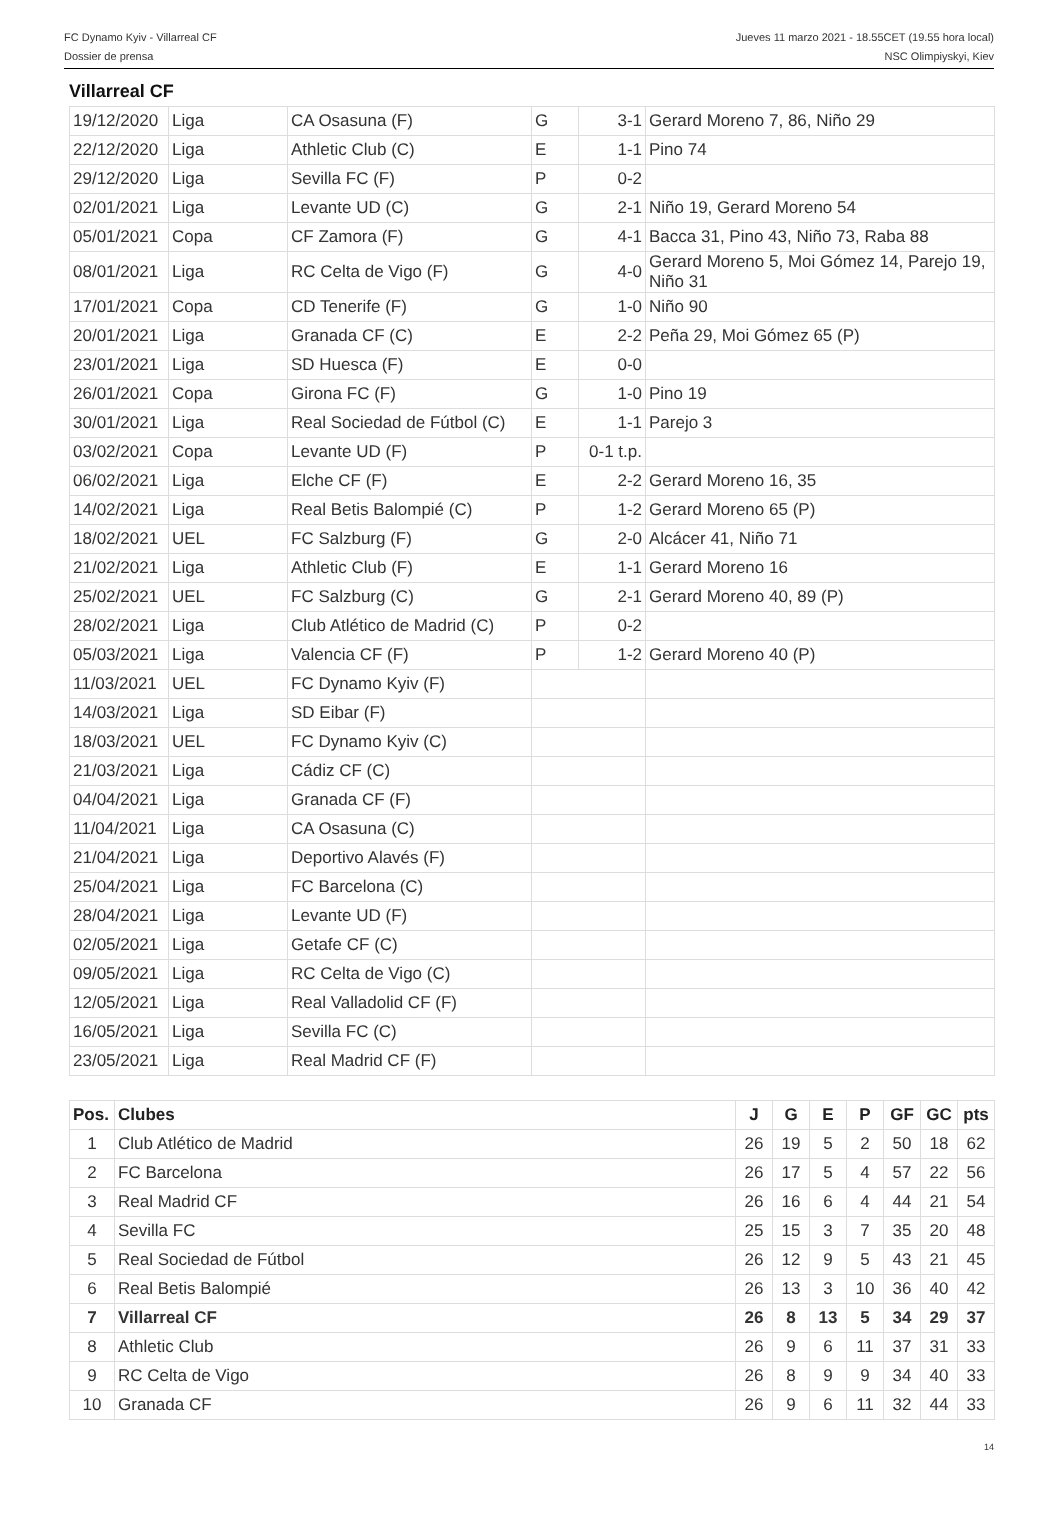FC Dynamo Kyiv - Villarreal CF Jueves 11 marzo 2021 - 18.55CET (19.55 hora local)
Dossier de prensa NSC Olimpiyskyi, Kiev
Villarreal CF
| 19/12/2020 | Liga | CA Osasuna (F) | G | 3-1 | Gerard Moreno 7, 86, Niño 29 |
| 22/12/2020 | Liga | Athletic Club (C) | E | 1-1 | Pino 74 |
| 29/12/2020 | Liga | Sevilla FC (F) | P | 0-2 | |
| 02/01/2021 | Liga | Levante UD (C) | G | 2-1 | Niño 19, Gerard Moreno 54 |
| 05/01/2021 | Copa | CF Zamora (F) | G | 4-1 | Bacca 31, Pino 43, Niño 73, Raba 88 |
| 08/01/2021 | Liga | RC Celta de Vigo (F) | G | 4-0 | Gerard Moreno 5, Moi Gómez 14, Parejo 19, Niño 31 |
| 17/01/2021 | Copa | CD Tenerife (F) | G | 1-0 | Niño 90 |
| 20/01/2021 | Liga | Granada CF (C) | E | 2-2 | Peña 29, Moi Gómez 65 (P) |
| 23/01/2021 | Liga | SD Huesca (F) | E | 0-0 | |
| 26/01/2021 | Copa | Girona FC (F) | G | 1-0 | Pino 19 |
| 30/01/2021 | Liga | Real Sociedad de Fútbol (C) | E | 1-1 | Parejo 3 |
| 03/02/2021 | Copa | Levante UD (F) | P | 0-1 t.p. | |
| 06/02/2021 | Liga | Elche CF (F) | E | 2-2 | Gerard Moreno 16, 35 |
| 14/02/2021 | Liga | Real Betis Balompié (C) | P | 1-2 | Gerard Moreno 65 (P) |
| 18/02/2021 | UEL | FC Salzburg (F) | G | 2-0 | Alcácer 41, Niño 71 |
| 21/02/2021 | Liga | Athletic Club (F) | E | 1-1 | Gerard Moreno 16 |
| 25/02/2021 | UEL | FC Salzburg (C) | G | 2-1 | Gerard Moreno 40, 89 (P) |
| 28/02/2021 | Liga | Club Atlético de Madrid (C) | P | 0-2 | |
| 05/03/2021 | Liga | Valencia CF (F) | P | 1-2 | Gerard Moreno 40 (P) |
| 11/03/2021 | UEL | FC Dynamo Kyiv (F) | | | |
| 14/03/2021 | Liga | SD Eibar (F) | | | |
| 18/03/2021 | UEL | FC Dynamo Kyiv (C) | | | |
| 21/03/2021 | Liga | Cádiz CF (C) | | | |
| 04/04/2021 | Liga | Granada CF (F) | | | |
| 11/04/2021 | Liga | CA Osasuna (C) | | | |
| 21/04/2021 | Liga | Deportivo Alavés (F) | | | |
| 25/04/2021 | Liga | FC Barcelona (C) | | | |
| 28/04/2021 | Liga | Levante UD (F) | | | |
| 02/05/2021 | Liga | Getafe CF (C) | | | |
| 09/05/2021 | Liga | RC Celta de Vigo (C) | | | |
| 12/05/2021 | Liga | Real Valladolid CF (F) | | | |
| 16/05/2021 | Liga | Sevilla FC (C) | | | |
| 23/05/2021 | Liga | Real Madrid CF (F) | | | |
| Pos. | Clubes | J | G | E | P | GF | GC | pts |
| --- | --- | --- | --- | --- | --- | --- | --- | --- |
| 1 | Club Atlético de Madrid | 26 | 19 | 5 | 2 | 50 | 18 | 62 |
| 2 | FC Barcelona | 26 | 17 | 5 | 4 | 57 | 22 | 56 |
| 3 | Real Madrid CF | 26 | 16 | 6 | 4 | 44 | 21 | 54 |
| 4 | Sevilla FC | 25 | 15 | 3 | 7 | 35 | 20 | 48 |
| 5 | Real Sociedad de Fútbol | 26 | 12 | 9 | 5 | 43 | 21 | 45 |
| 6 | Real Betis Balompié | 26 | 13 | 3 | 10 | 36 | 40 | 42 |
| 7 | Villarreal CF | 26 | 8 | 13 | 5 | 34 | 29 | 37 |
| 8 | Athletic Club | 26 | 9 | 6 | 11 | 37 | 31 | 33 |
| 9 | RC Celta de Vigo | 26 | 8 | 9 | 9 | 34 | 40 | 33 |
| 10 | Granada CF | 26 | 9 | 6 | 11 | 32 | 44 | 33 |
14